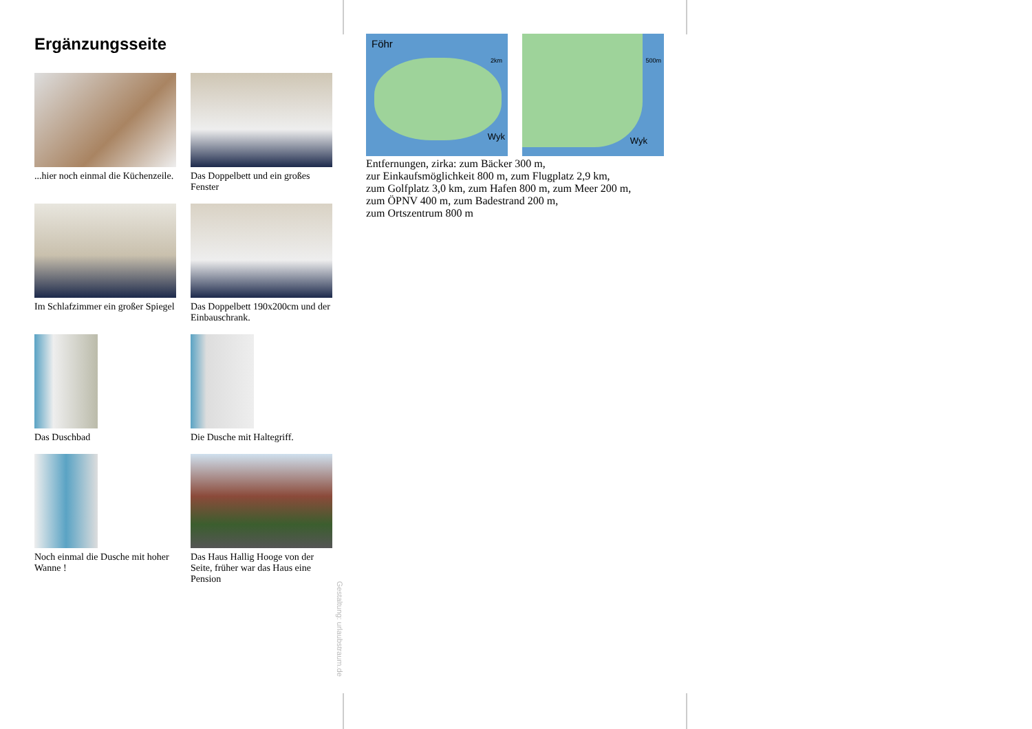Ergänzungsseite
...hier noch einmal die Küchenzeile.
Das Doppelbett und ein großes Fenster
Im Schlafzimmer ein großer Spiegel
Das Doppelbett 190x200cm und der Einbauschrank.
Das Duschbad
Die Dusche mit Haltegriff.
Noch einmal die Dusche mit hoher Wanne !
Das Haus Hallig Hooge von der Seite, früher war das Haus eine Pension
Föhr
2km
Wyk
500m
Wyk
Entfernungen, zirka: zum Bäcker 300 m,
zur Einkaufsmöglichkeit 800 m, zum Flugplatz 2,9 km,
zum Golfplatz 3,0 km, zum Hafen 800 m, zum Meer 200 m,
zum ÖPNV 400 m, zum Badestrand 200 m,
zum Ortszentrum 800 m
Gestaltung: urlaubstraum.de